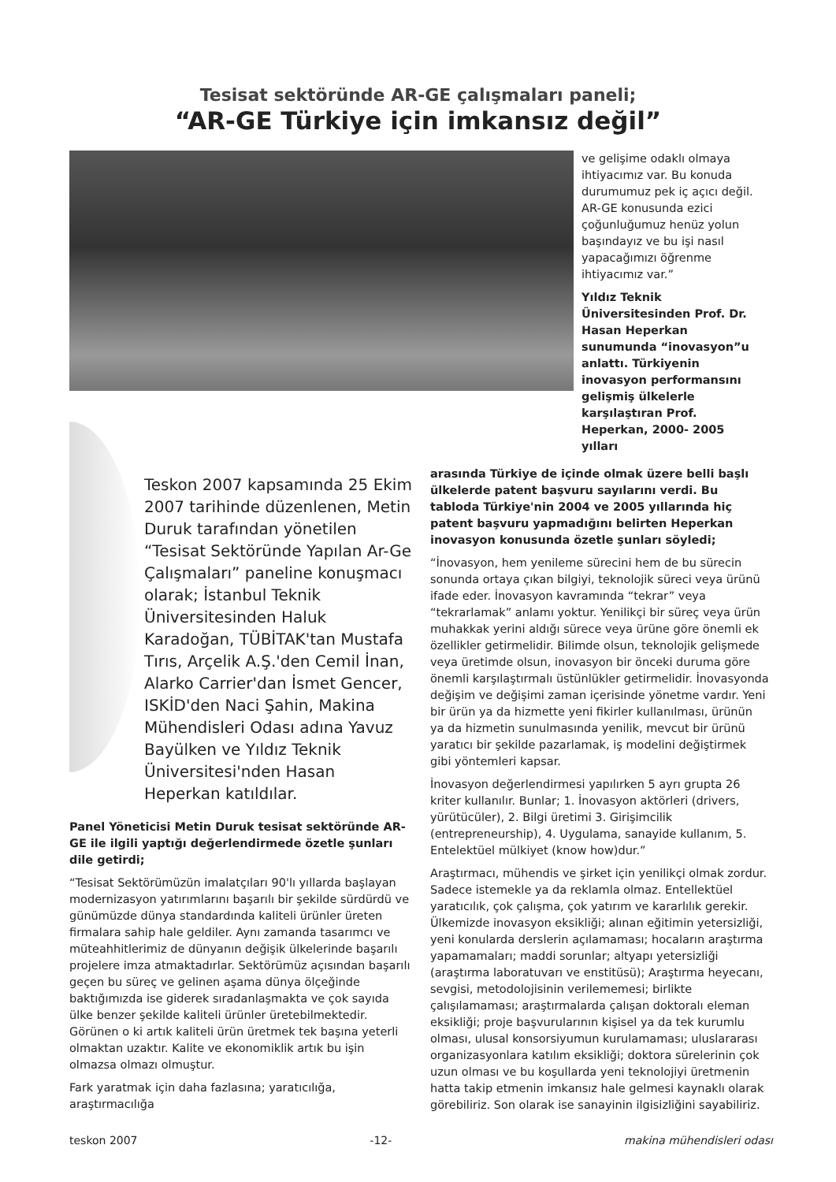Tesisat sektöründe AR-GE çalışmaları paneli;
“AR-GE Türkiye için imkansız değil”
ve gelişime odaklı olmaya ihtiyacımız var. Bu konuda durumumuz pek iç açıcı değil. AR-GE konusunda ezici çoğunluğumuz henüz yolun başındayız ve bu işi nasıl yapacağımızı öğrenme ihtiyacımız var.”
Yıldız Teknik Üniversitesinden Prof. Dr. Hasan Heperkan sunumunda “inovasyon”u anlattı. Türkiyenin inovasyon performansını gelişmiş ülkelerle karşılaştıran Prof. Heperkan, 2000- 2005 yılları
Teskon 2007 kapsamında 25 Ekim 2007 tarihinde düzenlenen, Metin Duruk tarafından yönetilen “Tesisat Sektöründe Yapılan Ar-Ge Çalışmaları” paneline konuşmacı olarak; İstanbul Teknik Üniversitesinden Haluk Karadoğan, TÜBİTAK'tan Mustafa Tırıs, Arçelik A.Ş.'den Cemil İnan, Alarko Carrier'dan İsmet Gencer, ISKİD'den Naci Şahin, Makina Mühendisleri Odası adına Yavuz Bayülken ve Yıldız Teknik Üniversitesi'nden Hasan Heperkan katıldılar.
Panel Yöneticisi Metin Duruk tesisat sektöründe AR-GE ile ilgili yaptığı değerlendirmede özetle şunları dile getirdi;
“Tesisat Sektörümüzün imalatçıları 90'lı yıllarda başlayan modernizasyon yatırımlarını başarılı bir şekilde sürdürdü ve günümüzde dünya standardında kaliteli ürünler üreten firmalara sahip hale geldiler. Aynı zamanda tasarımcı ve müteahhitlerimiz de dünyanın değişik ülkelerinde başarılı projelere imza atmaktadırlar. Sektörümüz açısından başarılı geçen bu süreç ve gelinen aşama dünya ölçeğinde baktığımızda ise giderek sıradanlaşmakta ve çok sayıda ülke benzer şekilde kaliteli ürünler üretebilmektedir. Görünen o ki artık kaliteli ürün üretmek tek başına yeterli olmaktan uzaktır. Kalite ve ekonomiklik artık bu işin olmazsa olmazı olmuştur.
Fark yaratmak için daha fazlasına; yaratıcılığa, araştırmacılığa
arasında Türkiye de içinde olmak üzere belli başlı ülkelerde patent başvuru sayılarını verdi. Bu tabloda Türkiye'nin 2004 ve 2005 yıllarında hiç patent başvuru yapmadığını belirten Heperkan inovasyon konusunda özetle şunları söyledi;
“İnovasyon, hem yenileme sürecini hem de bu sürecin sonunda ortaya çıkan bilgiyi, teknolojik süreci veya ürünü ifade eder. İnovasyon kavramında “tekrar” veya “tekrarlamak” anlamı yoktur. Yenilikçi bir süreç veya ürün muhakkak yerini aldığı sürece veya ürüne göre önemli ek özellikler getirmelidir. Bilimde olsun, teknolojik gelişmede veya üretimde olsun, inovasyon bir önceki duruma göre önemli karşılaştırmalı üstünlükler getirmelidir. İnovasyonda değişim ve değişimi zaman içerisinde yönetme vardır. Yeni bir ürün ya da hizmette yeni fikirler kullanılması, ürünün ya da hizmetin sunulmasında yenilik, mevcut bir ürünü yaratıcı bir şekilde pazarlamak, iş modelini değiştirmek gibi yöntemleri kapsar.
İnovasyon değerlendirmesi yapılırken 5 ayrı grupta 26 kriter kullanılır. Bunlar; 1. İnovasyon aktörleri (drivers, yürütücüler), 2. Bilgi üretimi 3. Girişimcilik (entrepreneurship), 4. Uygulama, sanayide kullanım, 5. Entelektüel mülkiyet (know how)dur.”
Araştırmacı, mühendis ve şirket için yenilikçi olmak zordur. Sadece istemekle ya da reklamla olmaz. Entellektüel yaratıcılık, çok çalışma, çok yatırım ve kararlılık gerekir. Ülkemizde inovasyon eksikliği; alınan eğitimin yetersizliği, yeni konularda derslerin açılamaması; hocaların araştırma yapamamaları; maddi sorunlar; altyapı yetersizliği (araştırma laboratuvarı ve enstitüsü); Araştırma heyecanı, sevgisi, metodolojisinin verilememesi; birlikte çalışılamaması; araştırmalarda çalışan doktoralı eleman eksikliği; proje başvurularının kişisel ya da tek kurumlu olması, ulusal konsorsiyumun kurulamaması; uluslararası organizasyonlara katılım eksikliği; doktora sürelerinin çok uzun olması ve bu koşullarda yeni teknolojiyi üretmenin hatta takip etmenin imkansız hale gelmesi kaynaklı olarak görebiliriz. Son olarak ise sanayinin ilgisizliğini sayabiliriz.
teskon 2007 -12- makina mühendisleri odası